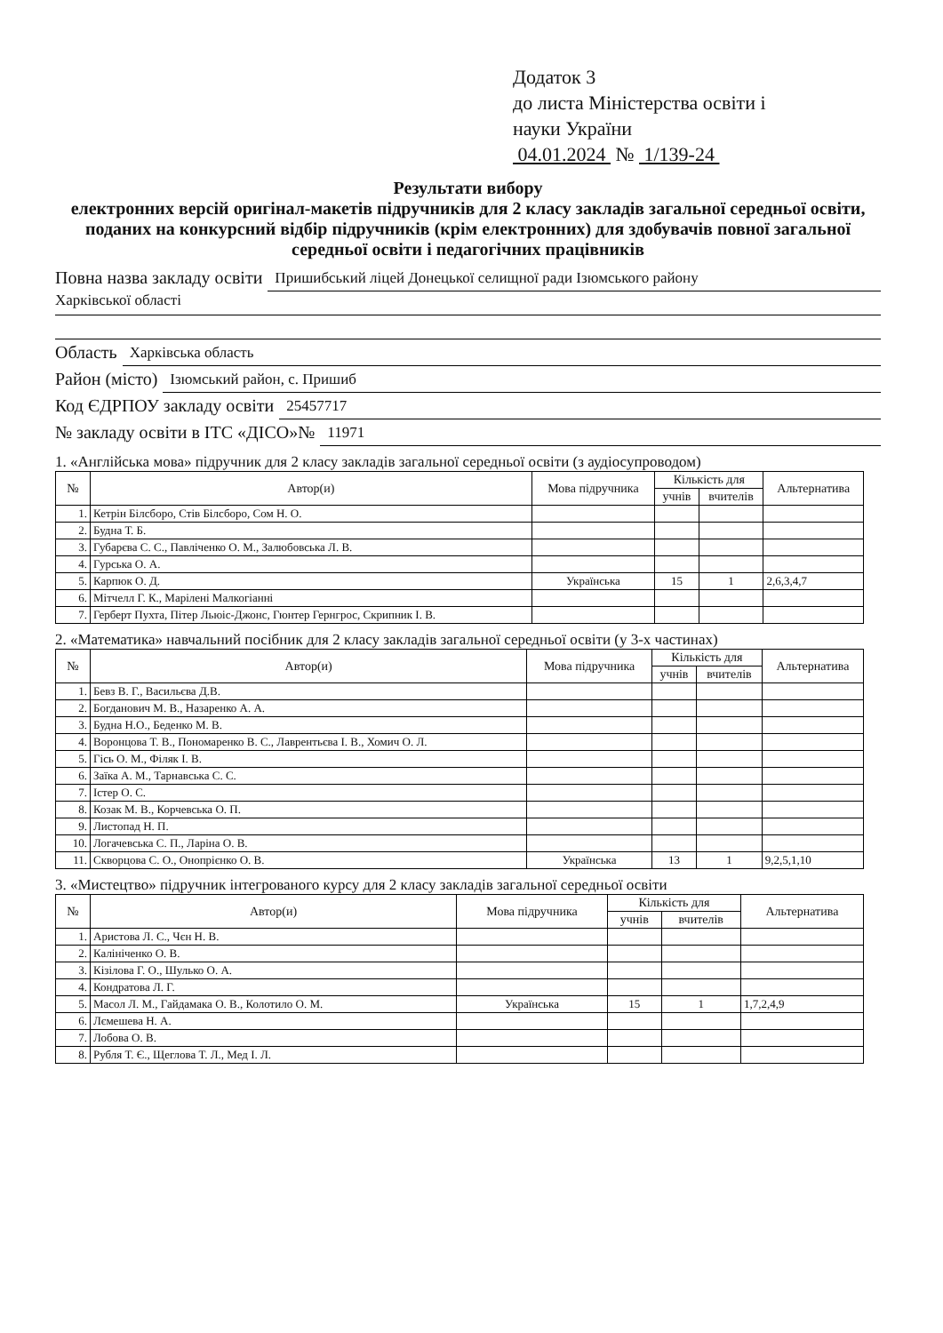Додаток 3
до листа Міністерства освіти і
науки України
04.01.2024 № 1/139-24
Результати вибору
електронних версій оригінал-макетів підручників для 2 класу закладів загальної середньої освіти, поданих на конкурсний відбір підручників (крім електронних) для здобувачів повної загальної середньої освіти і педагогічних працівників
Повна назва закладу освіти Пришибський ліцей Донецької селищної ради Ізюмського району
Харківської області
Область Харківська область
Район (місто) Ізюмський район, с. Пришиб
Код ЄДРПОУ закладу освіти 25457717
№ закладу освіти в ІТС «ДІСО»№ 11971
1. «Англійська мова» підручник для 2 класу закладів загальної середньої освіти (з аудіосупроводом)
| № | Автор(и) | Мова підручника | Кількість для | | Альтернатива |
| --- | --- | --- | --- | --- | --- |
| | | | учнів | вчителів | |
| 1. | Кетрін Білсборо, Стів Білсборо, Сом Н. О. | | | | |
| 2. | Будна Т. Б. | | | | |
| 3. | Губарєва С. С., Павліченко О. М., Залюбовська Л. В. | | | | |
| 4. | Гурська О. А. | | | | |
| 5. | Карпюк О. Д. | Українська | 15 | 1 | 2,6,3,4,7 |
| 6. | Мітчелл Г. К., Марілені Малкогіанні | | | | |
| 7. | Герберт Пухта, Пітер Льюіс-Джонс, Гюнтер Гернгрос, Скрипник І. В. | | | | |
2. «Математика» навчальний посібник для 2 класу закладів загальної середньої освіти (у 3-х частинах)
| № | Автор(и) | Мова підручника | Кількість для | | Альтернатива |
| --- | --- | --- | --- | --- | --- |
| | | | учнів | вчителів | |
| 1. | Бевз В. Г., Васильєва Д.В. | | | | |
| 2. | Богданович М. В., Назаренко А. А. | | | | |
| 3. | Будна Н.О., Беденко М. В. | | | | |
| 4. | Воронцова Т. В., Пономаренко В. С., Лаврентьєва І. В., Хомич О. Л. | | | | |
| 5. | Гісь О. М., Філяк І. В. | | | | |
| 6. | Заїка А. М., Тарнавська С. С. | | | | |
| 7. | Істер О. С. | | | | |
| 8. | Козак М. В., Корчевська О. П. | | | | |
| 9. | Листопад Н. П. | | | | |
| 10. | Логачевська С. П., Ларіна О. В. | | | | |
| 11. | Скворцова С. О., Онопрієнко О. В. | Українська | 13 | 1 | 9,2,5,1,10 |
3. «Мистецтво» підручник інтегрованого курсу для 2 класу закладів загальної середньої освіти
| № | Автор(и) | Мова підручника | Кількість для | | Альтернатива |
| --- | --- | --- | --- | --- | --- |
| | | | учнів | вчителів | |
| 1. | Аристова Л. С., Чєн Н. В. | | | | |
| 2. | Калініченко О. В. | | | | |
| 3. | Кізілова Г. О., Шулько О. А. | | | | |
| 4. | Кондратова Л. Г. | | | | |
| 5. | Масол Л. М., Гайдамака О. В., Колотило О. М. | Українська | 15 | 1 | 1,7,2,4,9 |
| 6. | Лємешева Н. А. | | | | |
| 7. | Лобова О. В. | | | | |
| 8. | Рубля Т. Є., Щеглова Т. Л., Мед І. Л. | | | | |